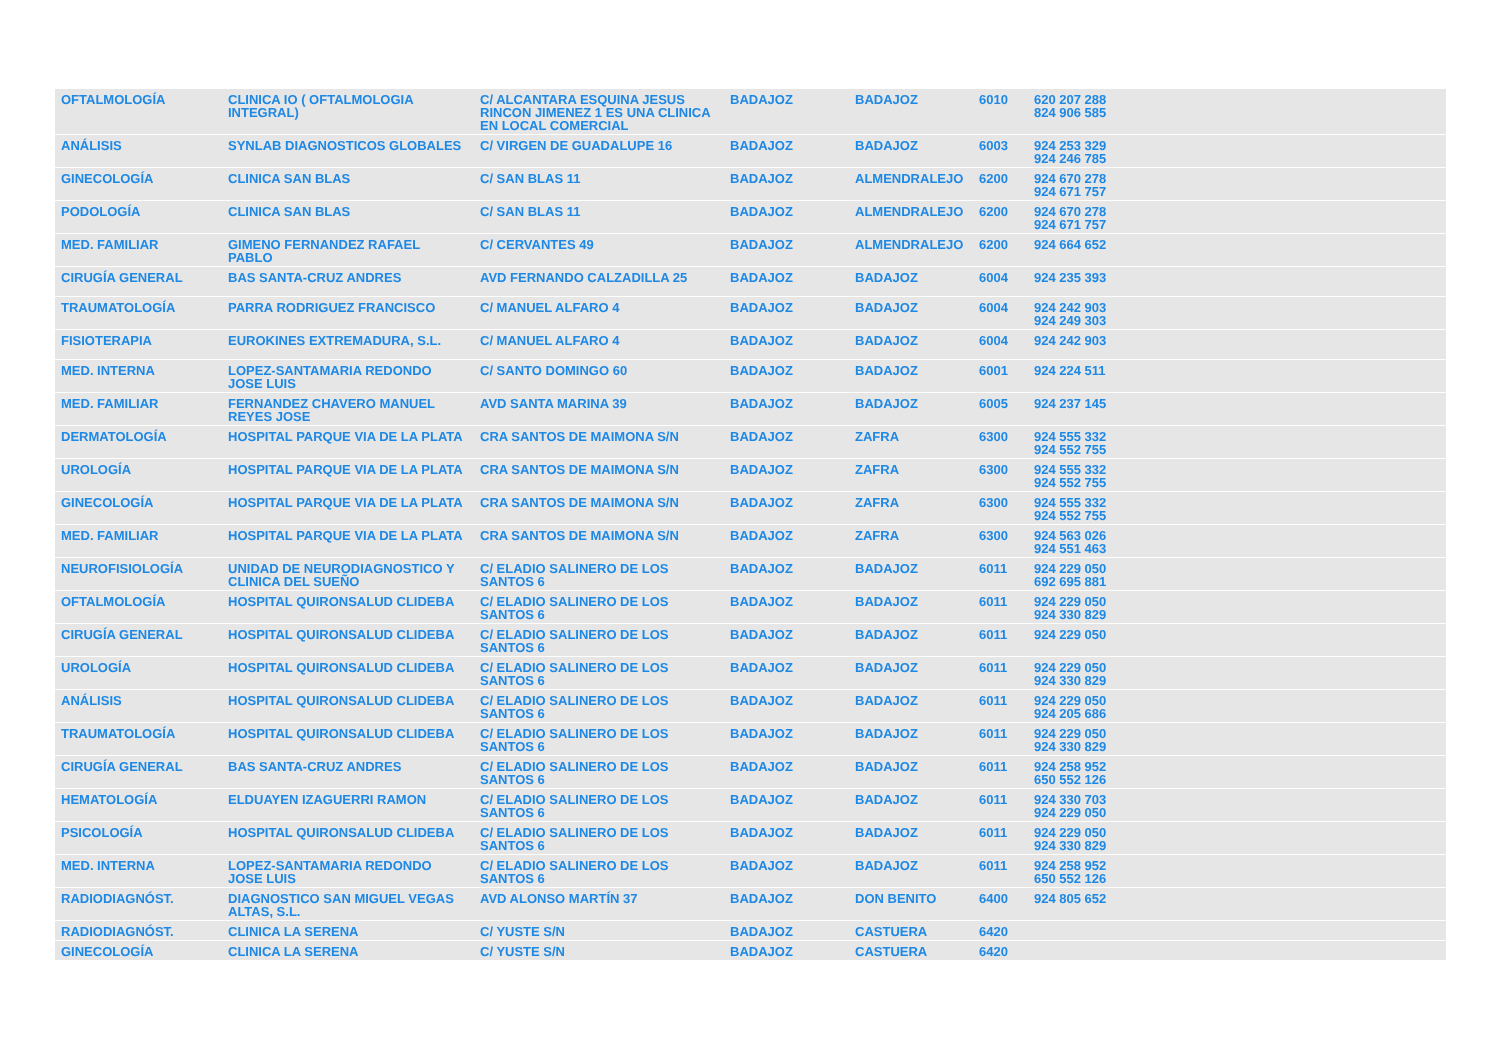| OFTALMOLOGÍA | CLINICA IO ( OFTALMOLOGIA INTEGRAL) | C/ ALCANTARA ESQUINA JESUS RINCON JIMENEZ 1 ES UNA CLINICA EN LOCAL COMERCIAL | BADAJOZ | BADAJOZ | 6010 | 620 207 288 824 906 585 |
| ANÁLISIS | SYNLAB DIAGNOSTICOS GLOBALES | C/ VIRGEN DE GUADALUPE 16 | BADAJOZ | BADAJOZ | 6003 | 924 253 329 924 246 785 |
| GINECOLOGÍA | CLINICA SAN BLAS | C/ SAN BLAS 11 | BADAJOZ | ALMENDRALEJO | 6200 | 924 670 278 924 671 757 |
| PODOLOGÍA | CLINICA SAN BLAS | C/ SAN BLAS 11 | BADAJOZ | ALMENDRALEJO | 6200 | 924 670 278 924 671 757 |
| MED. FAMILIAR | GIMENO FERNANDEZ RAFAEL PABLO | C/ CERVANTES 49 | BADAJOZ | ALMENDRALEJO | 6200 | 924 664 652 |
| CIRUGÍA GENERAL | BAS SANTA-CRUZ ANDRES | AVD FERNANDO CALZADILLA 25 | BADAJOZ | BADAJOZ | 6004 | 924 235 393 |
| TRAUMATOLOGÍA | PARRA RODRIGUEZ FRANCISCO | C/ MANUEL ALFARO 4 | BADAJOZ | BADAJOZ | 6004 | 924 242 903 924 249 303 |
| FISIOTERAPIA | EUROKINES EXTREMADURA, S.L. | C/ MANUEL ALFARO 4 | BADAJOZ | BADAJOZ | 6004 | 924 242 903 |
| MED. INTERNA | LOPEZ-SANTAMARIA REDONDO JOSE LUIS | C/ SANTO DOMINGO 60 | BADAJOZ | BADAJOZ | 6001 | 924 224 511 |
| MED. FAMILIAR | FERNANDEZ CHAVERO MANUEL REYES JOSE | AVD SANTA MARINA 39 | BADAJOZ | BADAJOZ | 6005 | 924 237 145 |
| DERMATOLOGÍA | HOSPITAL PARQUE VIA DE LA PLATA | CRA SANTOS DE MAIMONA S/N | BADAJOZ | ZAFRA | 6300 | 924 555 332 924 552 755 |
| UROLOGÍA | HOSPITAL PARQUE VIA DE LA PLATA | CRA SANTOS DE MAIMONA S/N | BADAJOZ | ZAFRA | 6300 | 924 555 332 924 552 755 |
| GINECOLOGÍA | HOSPITAL PARQUE VIA DE LA PLATA | CRA SANTOS DE MAIMONA S/N | BADAJOZ | ZAFRA | 6300 | 924 555 332 924 552 755 |
| MED. FAMILIAR | HOSPITAL PARQUE VIA DE LA PLATA | CRA SANTOS DE MAIMONA S/N | BADAJOZ | ZAFRA | 6300 | 924 563 026 924 551 463 |
| NEUROFISIOLOGÍA | UNIDAD DE NEURODIAGNOSTICO Y CLINICA DEL SUEÑO | C/ ELADIO SALINERO DE LOS SANTOS 6 | BADAJOZ | BADAJOZ | 6011 | 924 229 050 692 695 881 |
| OFTALMOLOGÍA | HOSPITAL QUIRONSALUD CLIDEBA | C/ ELADIO SALINERO DE LOS SANTOS 6 | BADAJOZ | BADAJOZ | 6011 | 924 229 050 924 330 829 |
| CIRUGÍA GENERAL | HOSPITAL QUIRONSALUD CLIDEBA | C/ ELADIO SALINERO DE LOS SANTOS 6 | BADAJOZ | BADAJOZ | 6011 | 924 229 050 |
| UROLOGÍA | HOSPITAL QUIRONSALUD CLIDEBA | C/ ELADIO SALINERO DE LOS SANTOS 6 | BADAJOZ | BADAJOZ | 6011 | 924 229 050 924 330 829 |
| ANÁLISIS | HOSPITAL QUIRONSALUD CLIDEBA | C/ ELADIO SALINERO DE LOS SANTOS 6 | BADAJOZ | BADAJOZ | 6011 | 924 229 050 924 205 686 |
| TRAUMATOLOGÍA | HOSPITAL QUIRONSALUD CLIDEBA | C/ ELADIO SALINERO DE LOS SANTOS 6 | BADAJOZ | BADAJOZ | 6011 | 924 229 050 924 330 829 |
| CIRUGÍA GENERAL | BAS SANTA-CRUZ ANDRES | C/ ELADIO SALINERO DE LOS SANTOS 6 | BADAJOZ | BADAJOZ | 6011 | 924 258 952 650 552 126 |
| HEMATOLOGÍA | ELDUAYEN IZAGUERRI RAMON | C/ ELADIO SALINERO DE LOS SANTOS 6 | BADAJOZ | BADAJOZ | 6011 | 924 330 703 924 229 050 |
| PSICOLOGÍA | HOSPITAL QUIRONSALUD CLIDEBA | C/ ELADIO SALINERO DE LOS SANTOS 6 | BADAJOZ | BADAJOZ | 6011 | 924 229 050 924 330 829 |
| MED. INTERNA | LOPEZ-SANTAMARIA REDONDO JOSE LUIS | C/ ELADIO SALINERO DE LOS SANTOS 6 | BADAJOZ | BADAJOZ | 6011 | 924 258 952 650 552 126 |
| RADIODIAGNÓST. | DIAGNOSTICO SAN MIGUEL VEGAS ALTAS, S.L. | AVD ALONSO MARTÍN 37 | BADAJOZ | DON BENITO | 6400 | 924 805 652 |
| RADIODIAGNÓST. | CLINICA LA SERENA | C/ YUSTE S/N | BADAJOZ | CASTUERA | 6420 | |
| GINECOLOGÍA | CLINICA LA SERENA | C/ YUSTE S/N | BADAJOZ | CASTUERA | 6420 | |